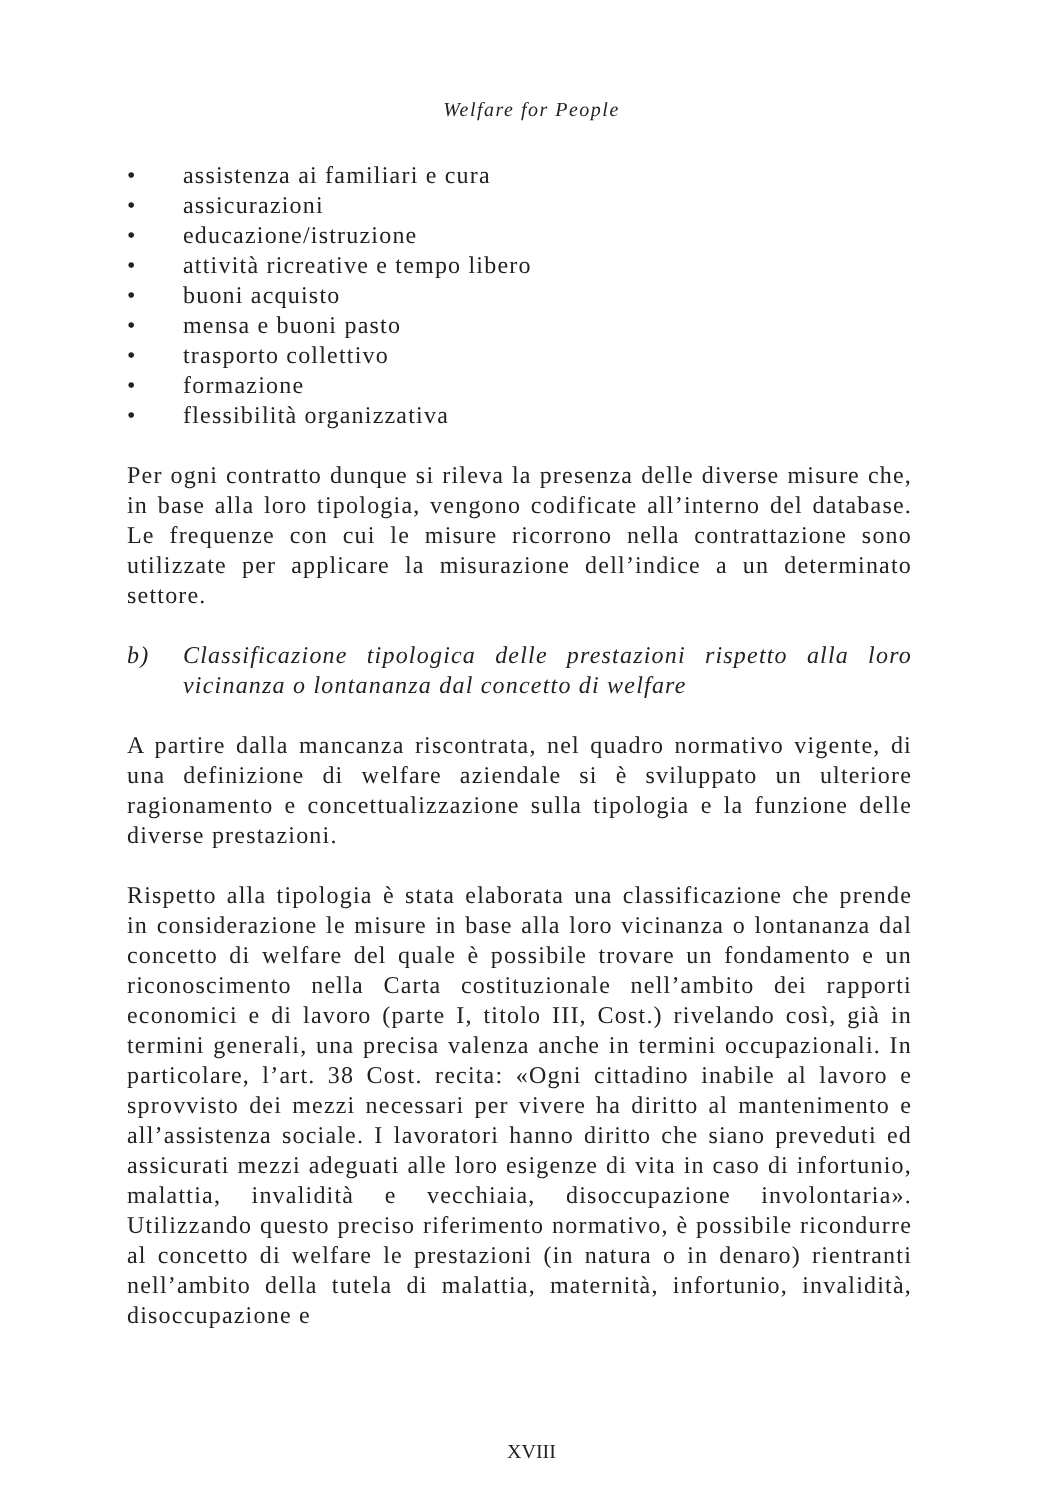Welfare for People
• assistenza ai familiari e cura
• assicurazioni
• educazione/istruzione
• attività ricreative e tempo libero
• buoni acquisto
• mensa e buoni pasto
• trasporto collettivo
• formazione
• flessibilità organizzativa
Per ogni contratto dunque si rileva la presenza delle diverse misure che, in base alla loro tipologia, vengono codificate all’interno del database. Le frequenze con cui le misure ricorrono nella contrattazione sono utilizzate per applicare la misurazione dell’indice a un determinato settore.
b) Classificazione tipologica delle prestazioni rispetto alla loro vicinanza o lontananza dal concetto di welfare
A partire dalla mancanza riscontrata, nel quadro normativo vigente, di una definizione di welfare aziendale si è sviluppato un ulteriore ragionamento e concettualizzazione sulla tipologia e la funzione delle diverse prestazioni.
Rispetto alla tipologia è stata elaborata una classificazione che prende in considerazione le misure in base alla loro vicinanza o lontananza dal concetto di welfare del quale è possibile trovare un fondamento e un riconoscimento nella Carta costituzionale nell’ambito dei rapporti economici e di lavoro (parte I, titolo III, Cost.) rivelando così, già in termini generali, una precisa valenza anche in termini occupazionali. In particolare, l’art. 38 Cost. recita: «Ogni cittadino inabile al lavoro e sprovvisto dei mezzi necessari per vivere ha diritto al mantenimento e all’assistenza sociale. I lavoratori hanno diritto che siano preveduti ed assicurati mezzi adeguati alle loro esigenze di vita in caso di infortunio, malattia, invalidità e vecchiaia, disoccupazione involontaria». Utilizzando questo preciso riferimento normativo, è possibile ricondurre al concetto di welfare le prestazioni (in natura o in denaro) rientranti nell’ambito della tutela di malattia, maternità, infortunio, invalidità, disoccupazione e
XVIII